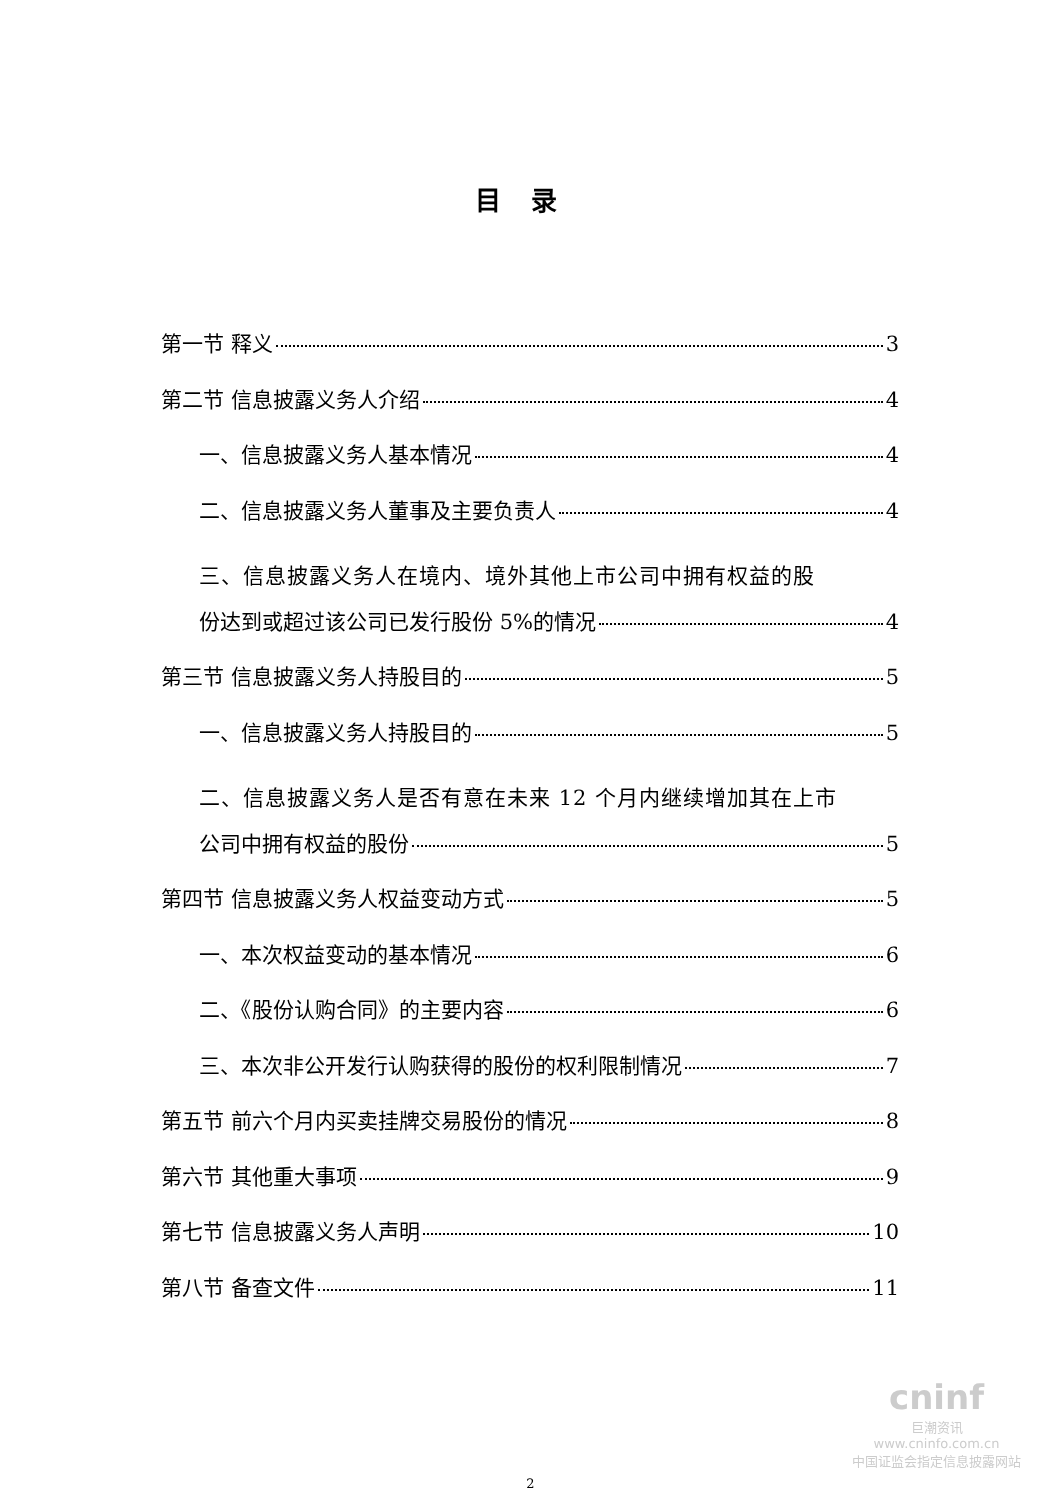目录
第一节 释义 3
第二节 信息披露义务人介绍 4
一、信息披露义务人基本情况 4
二、信息披露义务人董事及主要负责人 4
三、信息披露义务人在境内、境外其他上市公司中拥有权益的股
份达到或超过该公司已发行股份 5%的情况 4
第三节 信息披露义务人持股目的 5
一、信息披露义务人持股目的 5
二、信息披露义务人是否有意在未来 12 个月内继续增加其在上市
公司中拥有权益的股份 5
第四节 信息披露义务人权益变动方式 5
一、本次权益变动的基本情况 6
二、《股份认购合同》的主要内容 6
三、本次非公开发行认购获得的股份的权利限制情况 7
第五节 前六个月内买卖挂牌交易股份的情况 8
第六节 其他重大事项 9
第七节 信息披露义务人声明 10
第八节 备查文件 11
2
cninf
巨潮资讯
www.cninfo.com.cn
中国证监会指定信息披露网站